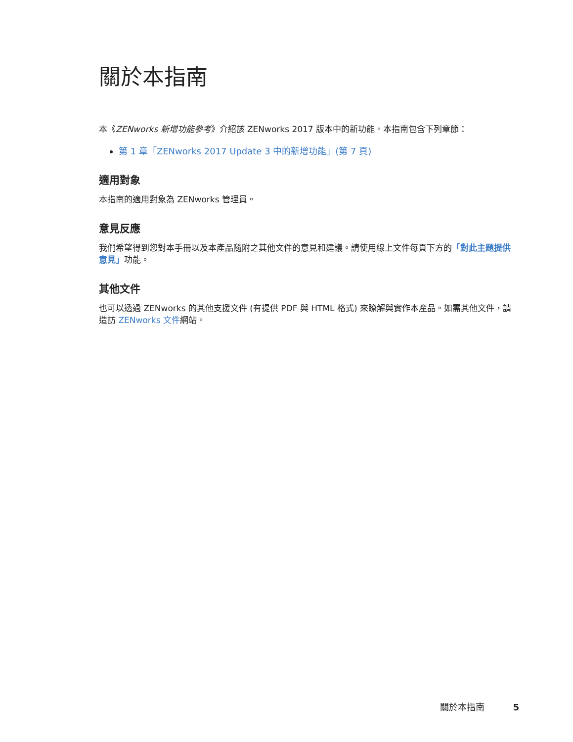關於本指南
本《ZENworks 新增功能參考》介紹該 ZENworks 2017 版本中的新功能。本指南包含下列章節：
第 1 章「ZENworks 2017 Update 3 中的新增功能」(第 7 頁)
適用對象
本指南的適用對象為 ZENworks 管理員。
意見反應
我們希望得到您對本手冊以及本產品隨附之其他文件的意見和建議。請使用線上文件每頁下方的「對此主題提供意見」功能。
其他文件
也可以透過 ZENworks 的其他支援文件 (有提供 PDF 與 HTML 格式) 來瞭解與實作本產品。如需其他文件，請造訪 ZENworks 文件網站。
關於本指南 5